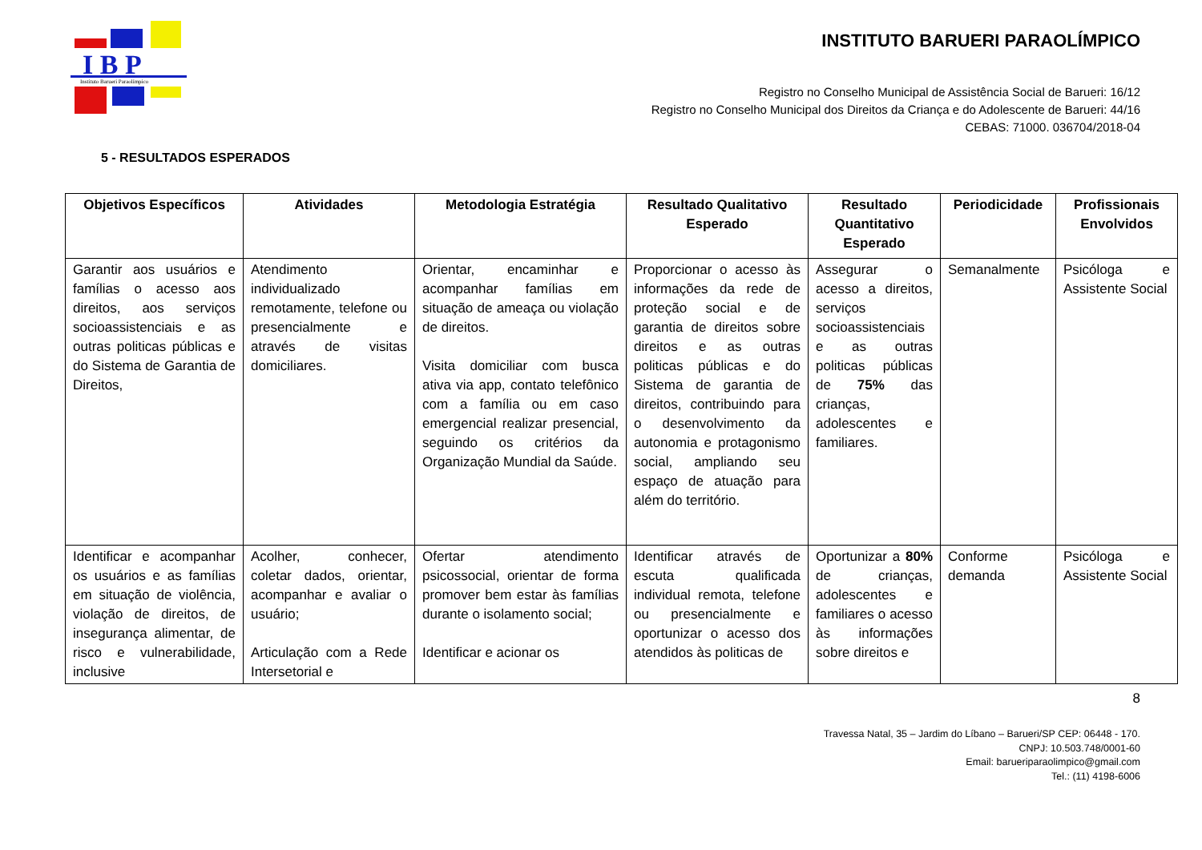I B P
Instituto Barueri Paraolímpico
INSTITUTO BARUERI PARAOLÍMPICO
Registro no Conselho Municipal de Assistência Social de Barueri: 16/12
Registro no Conselho Municipal dos Direitos da Criança e do Adolescente de Barueri: 44/16
CEBAS: 71000. 036704/2018-04
5 - RESULTADOS ESPERADOS
| Objetivos Específicos | Atividades | Metodologia Estratégia | Resultado Qualitativo Esperado | Resultado Quantitativo Esperado | Periodicidade | Profissionais Envolvidos |
| --- | --- | --- | --- | --- | --- | --- |
| Garantir aos usuários e famílias o acesso aos direitos, aos serviços socioassistenciais e as outras politicas públicas e do Sistema de Garantia de Direitos, | Atendimento individualizado remotamente, telefone ou presencialmente e através de visitas domiciliares. | Orientar, encaminhar e acompanhar famílias em situação de ameaça ou violação de direitos. Visita domiciliar com busca ativa via app, contato telefônico com a família ou em caso emergencial realizar presencial, seguindo os critérios da Organização Mundial da Saúde. | Proporcionar o acesso às informações da rede de proteção social e de garantia de direitos sobre direitos e as outras politicas públicas e do Sistema de garantia de direitos, contribuindo para o desenvolvimento da autonomia e protagonismo social, ampliando seu espaço de atuação para além do território. | Assegurar o acesso a direitos, serviços socioassistenciais e as outras politicas públicas de 75% das crianças, adolescentes e familiares. | Semanalmente | Psicóloga e Assistente Social |
| Identificar e acompanhar os usuários e as famílias em situação de violência, violação de direitos, de insegurança alimentar, de risco e vulnerabilidade, inclusive | Acolher, conhecer, coletar dados, orientar, acompanhar e avaliar o usuário; Articulação com a Rede Intersetorial e | Ofertar atendimento psicossocial, orientar de forma promover bem estar às famílias durante o isolamento social; Identificar e acionar os | Identificar através de escuta qualificada individual remota, telefone ou presencialmente e oportunizar o acesso dos atendidos às politicas de | Oportunizar a 80% de crianças, adolescentes e familiares o acesso às informações sobre direitos e | Conforme demanda | Psicóloga e Assistente Social |
8
Travessa Natal, 35 – Jardim do Líbano – Barueri/SP CEP: 06448 - 170.
CNPJ: 10.503.748/0001-60
Email: barueriparaolimpico@gmail.com
Tel.: (11) 4198-6006